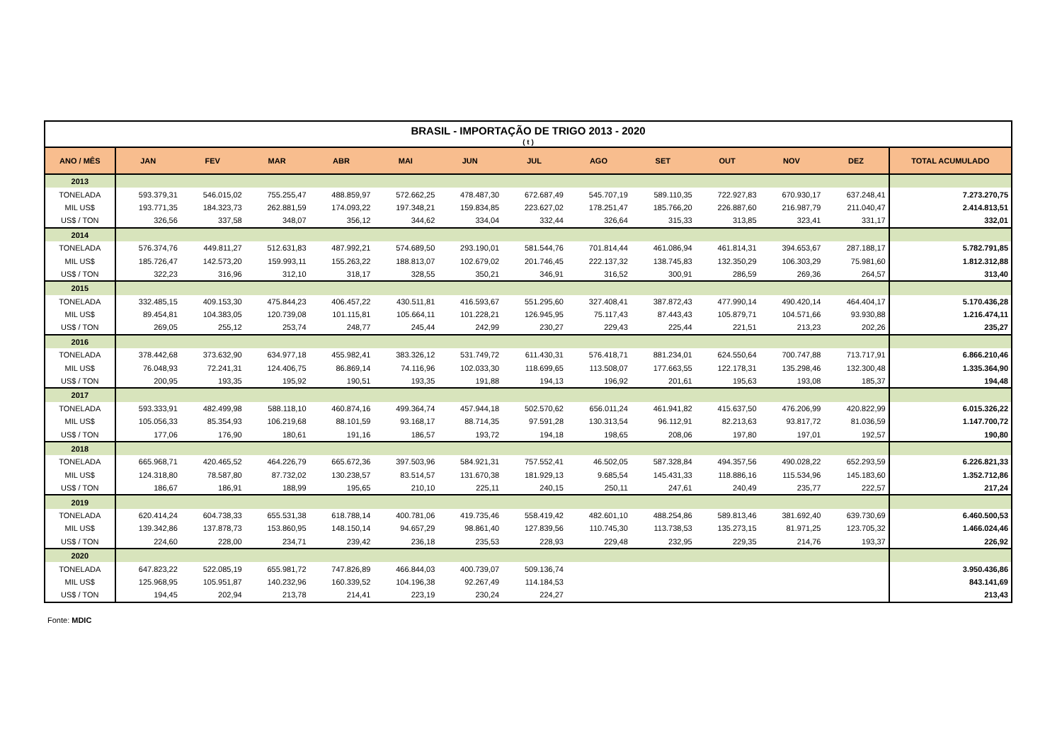| BRASIL - IMPORTAÇÃO DE TRIGO 2013 - 2020 | | | | | | | | | | | | | |
| ( t ) | | | | | | | | | | | | | |
| ANO / MÊS | JAN | FEV | MAR | ABR | MAI | JUN | JUL | AGO | SET | OUT | NOV | DEZ | TOTAL ACUMULADO |
| 2013 | | | | | | | | | | | | | |
| TONELADA | 593.379,31 | 546.015,02 | 755.255,47 | 488.859,97 | 572.662,25 | 478.487,30 | 672.687,49 | 545.707,19 | 589.110,35 | 722.927,83 | 670.930,17 | 637.248,41 | 7.273.270,75 |
| MIL US$ | 193.771,35 | 184.323,73 | 262.881,59 | 174.093,22 | 197.348,21 | 159.834,85 | 223.627,02 | 178.251,47 | 185.766,20 | 226.887,60 | 216.987,79 | 211.040,47 | 2.414.813,51 |
| US$ / TON | 326,56 | 337,58 | 348,07 | 356,12 | 344,62 | 334,04 | 332,44 | 326,64 | 315,33 | 313,85 | 323,41 | 331,17 | 332,01 |
| 2014 | | | | | | | | | | | | | |
| TONELADA | 576.374,76 | 449.811,27 | 512.631,83 | 487.992,21 | 574.689,50 | 293.190,01 | 581.544,76 | 701.814,44 | 461.086,94 | 461.814,31 | 394.653,67 | 287.188,17 | 5.782.791,85 |
| MIL US$ | 185.726,47 | 142.573,20 | 159.993,11 | 155.263,22 | 188.813,07 | 102.679,02 | 201.746,45 | 222.137,32 | 138.745,83 | 132.350,29 | 106.303,29 | 75.981,60 | 1.812.312,88 |
| US$ / TON | 322,23 | 316,96 | 312,10 | 318,17 | 328,55 | 350,21 | 346,91 | 316,52 | 300,91 | 286,59 | 269,36 | 264,57 | 313,40 |
| 2015 | | | | | | | | | | | | | |
| TONELADA | 332.485,15 | 409.153,30 | 475.844,23 | 406.457,22 | 430.511,81 | 416.593,67 | 551.295,60 | 327.408,41 | 387.872,43 | 477.990,14 | 490.420,14 | 464.404,17 | 5.170.436,28 |
| MIL US$ | 89.454,81 | 104.383,05 | 120.739,08 | 101.115,81 | 105.664,11 | 101.228,21 | 126.945,95 | 75.117,43 | 87.443,43 | 105.879,71 | 104.571,66 | 93.930,88 | 1.216.474,11 |
| US$ / TON | 269,05 | 255,12 | 253,74 | 248,77 | 245,44 | 242,99 | 230,27 | 229,43 | 225,44 | 221,51 | 213,23 | 202,26 | 235,27 |
| 2016 | | | | | | | | | | | | | |
| TONELADA | 378.442,68 | 373.632,90 | 634.977,18 | 455.982,41 | 383.326,12 | 531.749,72 | 611.430,31 | 576.418,71 | 881.234,01 | 624.550,64 | 700.747,88 | 713.717,91 | 6.866.210,46 |
| MIL US$ | 76.048,93 | 72.241,31 | 124.406,75 | 86.869,14 | 74.116,96 | 102.033,30 | 118.699,65 | 113.508,07 | 177.663,55 | 122.178,31 | 135.298,46 | 132.300,48 | 1.335.364,90 |
| US$ / TON | 200,95 | 193,35 | 195,92 | 190,51 | 193,35 | 191,88 | 194,13 | 196,92 | 201,61 | 195,63 | 193,08 | 185,37 | 194,48 |
| 2017 | | | | | | | | | | | | | |
| TONELADA | 593.333,91 | 482.499,98 | 588.118,10 | 460.874,16 | 499.364,74 | 457.944,18 | 502.570,62 | 656.011,24 | 461.941,82 | 415.637,50 | 476.206,99 | 420.822,99 | 6.015.326,22 |
| MIL US$ | 105.056,33 | 85.354,93 | 106.219,68 | 88.101,59 | 93.168,17 | 88.714,35 | 97.591,28 | 130.313,54 | 96.112,91 | 82.213,63 | 93.817,72 | 81.036,59 | 1.147.700,72 |
| US$ / TON | 177,06 | 176,90 | 180,61 | 191,16 | 186,57 | 193,72 | 194,18 | 198,65 | 208,06 | 197,80 | 197,01 | 192,57 | 190,80 |
| 2018 | | | | | | | | | | | | | |
| TONELADA | 665.968,71 | 420.465,52 | 464.226,79 | 665.672,36 | 397.503,96 | 584.921,31 | 757.552,41 | 46.502,05 | 587.328,84 | 494.357,56 | 490.028,22 | 652.293,59 | 6.226.821,33 |
| MIL US$ | 124.318,80 | 78.587,80 | 87.732,02 | 130.238,57 | 83.514,57 | 131.670,38 | 181.929,13 | 9.685,54 | 145.431,33 | 118.886,16 | 115.534,96 | 145.183,60 | 1.352.712,86 |
| US$ / TON | 186,67 | 186,91 | 188,99 | 195,65 | 210,10 | 225,11 | 240,15 | 250,11 | 247,61 | 240,49 | 235,77 | 222,57 | 217,24 |
| 2019 | | | | | | | | | | | | | |
| TONELADA | 620.414,24 | 604.738,33 | 655.531,38 | 618.788,14 | 400.781,06 | 419.735,46 | 558.419,42 | 482.601,10 | 488.254,86 | 589.813,46 | 381.692,40 | 639.730,69 | 6.460.500,53 |
| MIL US$ | 139.342,86 | 137.878,73 | 153.860,95 | 148.150,14 | 94.657,29 | 98.861,40 | 127.839,56 | 110.745,30 | 113.738,53 | 135.273,15 | 81.971,25 | 123.705,32 | 1.466.024,46 |
| US$ / TON | 224,60 | 228,00 | 234,71 | 239,42 | 236,18 | 235,53 | 228,93 | 229,48 | 232,95 | 229,35 | 214,76 | 193,37 | 226,92 |
| 2020 | | | | | | | | | | | | | |
| TONELADA | 647.823,22 | 522.085,19 | 655.981,72 | 747.826,89 | 466.844,03 | 400.739,07 | 509.136,74 | | | | | | 3.950.436,86 |
| MIL US$ | 125.968,95 | 105.951,87 | 140.232,96 | 160.339,52 | 104.196,38 | 92.267,49 | 114.184,53 | | | | | | 843.141,69 |
| US$ / TON | 194,45 | 202,94 | 213,78 | 214,41 | 223,19 | 230,24 | 224,27 | | | | | | 213,43 |
Fonte: MDIC